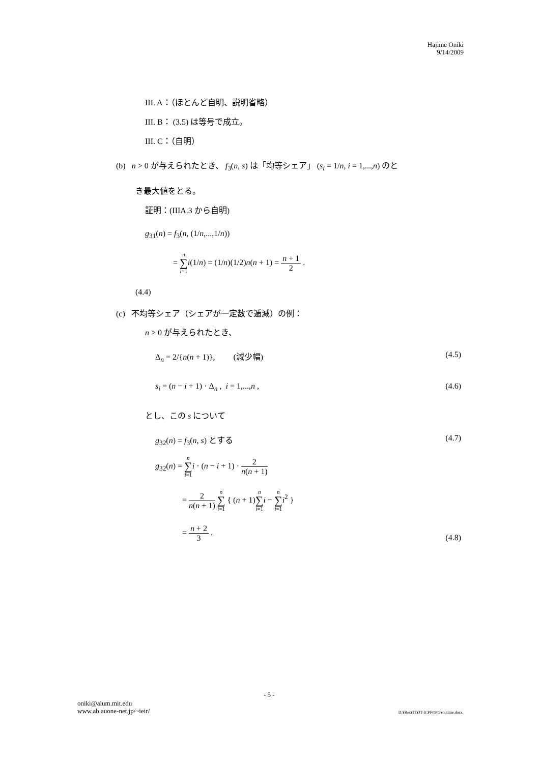Hajime Oniki
9/14/2009
III. A：（ほとんど自明、説明省略）
III. B： (3.5) は等号で成立。
III. C：（自明）
(b) n > 0 が与えられたとき、 f<sub>3</sub>(n, s) は「均等シェア」 (s<sub>i</sub> = 1/n, i = 1,...,n) のと
き最大値をとる。
証明：(IIIA.3 から自明)
g<sub>31</sub>(n) = f<sub>3</sub>(n, (1/n,...,1/n))
= n ∑ i=1 i(1/n) = (1/n)(1/2)n(n + 1) = n + 1 2 .
(4.4)
(c) 不均等シェア（シェアが一定数で逓減）の例：
n > 0 が与えられたとき、
Δ<sub>n</sub> = 2/{n(n + 1)}, (減少幅) (4.5)
s<sub>i</sub> = (n − i + 1) · Δ<sub>n</sub> , i = 1,...,n , (4.6)
とし、この s について
g<sub>32</sub>(n) = f<sub>3</sub>(n, s) とする (4.7)
g<sub>32</sub>(n) = n ∑ i=1 i · (n − i + 1) · 2 n(n + 1)
= 2 n(n + 1) n ∑ i=1 { (n + 1)n ∑ i=1 i − n ∑ i=1 i<sup>2</sup> }
= n + 2 3 .
(4.8)
- 5 -
oniki@alum.mit.edu
www.ab.auone-net.jp/~ieir/
D:¥Res¥IT¥JT-ICPF0909¥outline.docx